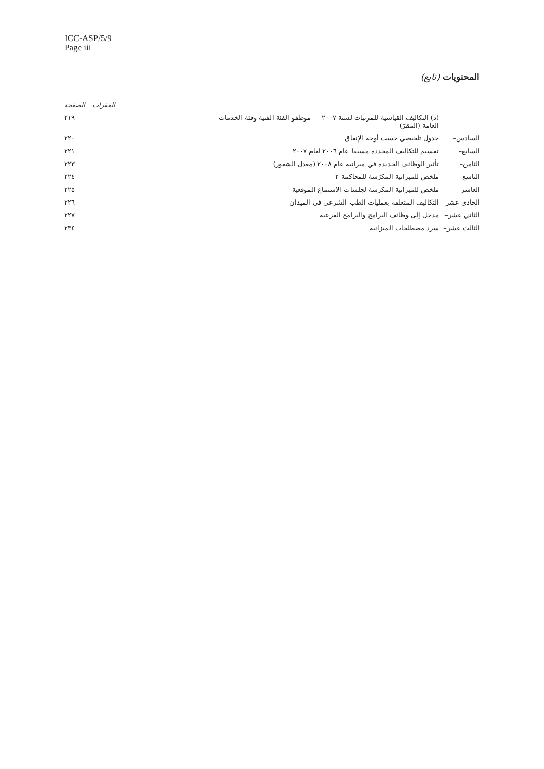ICC-ASP/5/9
Page iii
المحتويات (تابع)
| | | الفقرات | الصفحة |
| --- | --- | --- | --- |
| | (د) التكاليف القياسية للمرتبات لسنة ٢٠٠٧ — موظفو الفئة الفنية وفئة الخدمات العامة (المقرّ) | | ٢١٩ |
| السادس– | جدول تلخيصي حسب أوجه الإنفاق | | ٢٢٠ |
| السابع– | تقسيم للتكاليف المحددة مسبقا عام ٢٠٠٦ لعام ٢٠٠٧ | | ٢٢١ |
| الثامن– | تأثير الوظائف الجديدة في ميزانية عام ٢٠٠٨ (معدل الشغور) | | ٢٢٣ |
| التاسع– | ملخص للميزانية المكرّسة للمحاكمة ٢ | | ٢٢٤ |
| العاشر– | ملخص للميزانية المكرسة لجلسات الاستماع الموقعية | | ٢٢٥ |
| الحادي عشر– | التكاليف المتعلقة بعمليات الطب الشرعي في الميدان | | ٢٢٦ |
| الثاني عشر– | مدخل إلى وظائف البرامج والبرامج الفرعية | | ٢٢٧ |
| الثالث عشر– | سرد مصطلحات الميزانية | | ٢٣٤ |